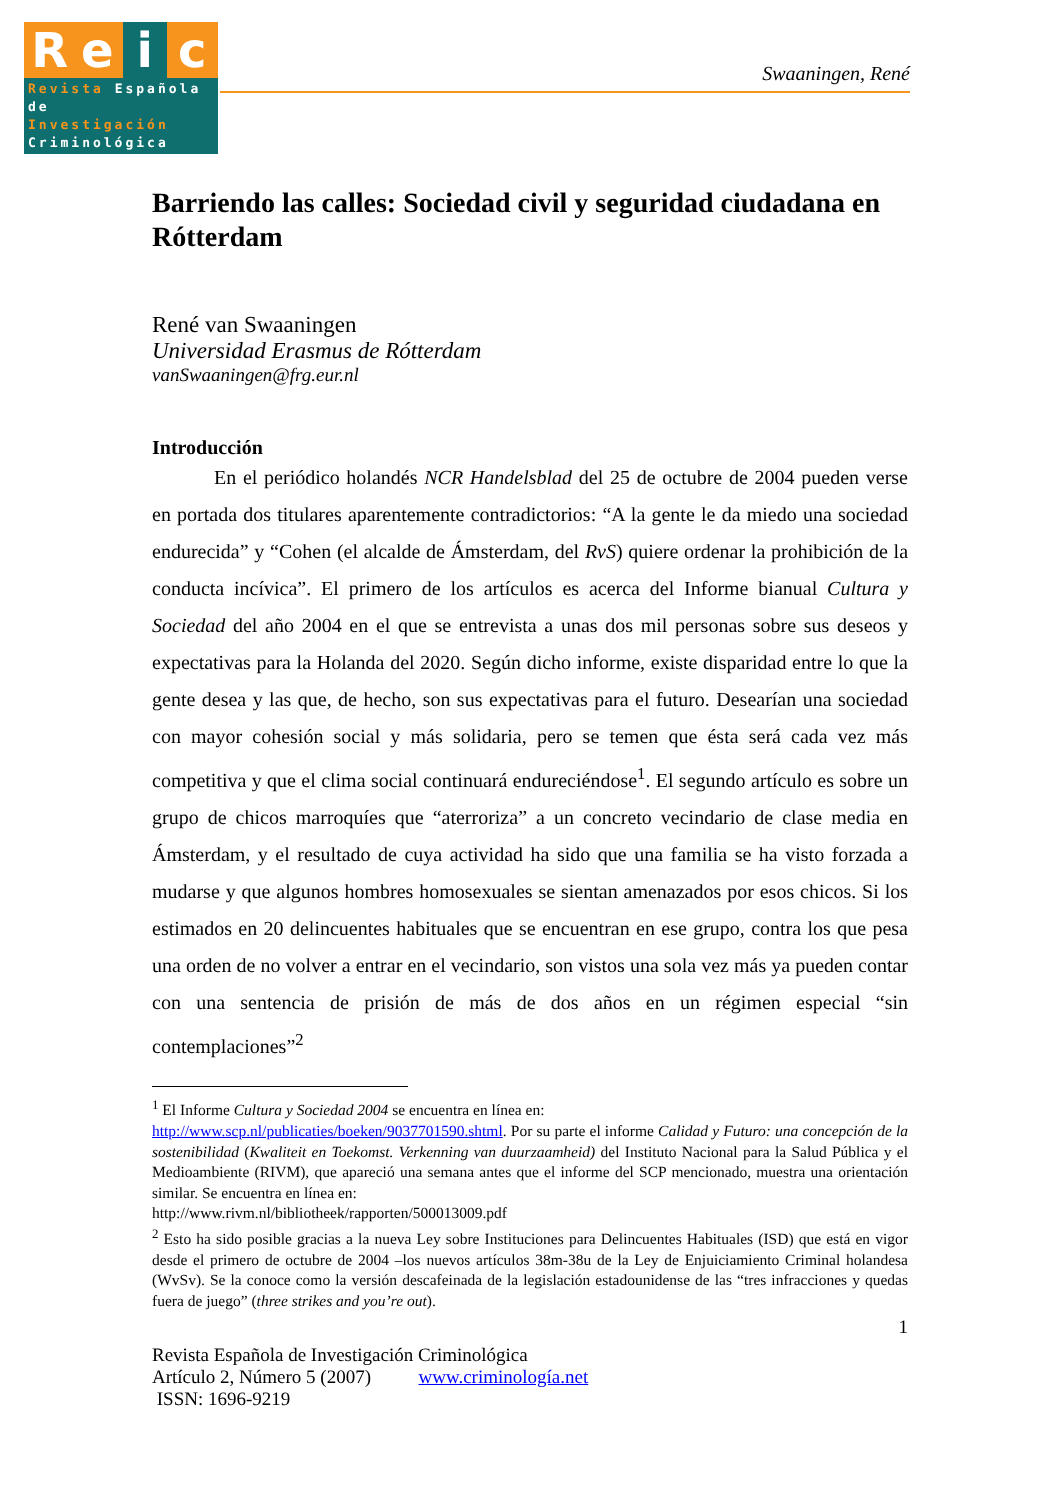Re i c
Revista Española de
Investigación
Criminológica
Swaaningen, René
Barriendo las calles: Sociedad civil y seguridad ciudadana en Rótterdam
René van Swaaningen
Universidad Erasmus de Rótterdam
vanSwaaningen@frg.eur.nl
Introducción
En el periódico holandés NCR Handelsblad del 25 de octubre de 2004 pueden verse en portada dos titulares aparentemente contradictorios: “A la gente le da miedo una sociedad endurecida” y “Cohen (el alcalde de Ámsterdam, del RvS) quiere ordenar la prohibición de la conducta incívica”. El primero de los artículos es acerca del Informe bianual Cultura y Sociedad del año 2004 en el que se entrevista a unas dos mil personas sobre sus deseos y expectativas para la Holanda del 2020. Según dicho informe, existe disparidad entre lo que la gente desea y las que, de hecho, son sus expectativas para el futuro. Desearían una sociedad con mayor cohesión social y más solidaria, pero se temen que ésta será cada vez más competitiva y que el clima social continuará endureciéndose<sup>1</sup>. El segundo artículo es sobre un grupo de chicos marroquíes que “aterroriza” a un concreto vecindario de clase media en Ámsterdam, y el resultado de cuya actividad ha sido que una familia se ha visto forzada a mudarse y que algunos hombres homosexuales se sientan amenazados por esos chicos. Si los estimados en 20 delincuentes habituales que se encuentran en ese grupo, contra los que pesa una orden de no volver a entrar en el vecindario, son vistos una sola vez más ya pueden contar con una sentencia de prisión de más de dos años en un régimen especial “sin contemplaciones”<sup>2</sup>
<sup>1</sup> El Informe Cultura y Sociedad 2004 se encuentra en línea en:
http://www.scp.nl/publicaties/boeken/9037701590.shtml. Por su parte el informe Calidad y Futuro: una concepción de la sostenibilidad (Kwaliteit en Toekomst. Verkenning van duurzaamheid) del Instituto Nacional para la Salud Pública y el Medioambiente (RIVM), que apareció una semana antes que el informe del SCP mencionado, muestra una orientación similar. Se encuentra en línea en:
http://www.rivm.nl/bibliotheek/rapporten/500013009.pdf
<sup>2</sup> Esto ha sido posible gracias a la nueva Ley sobre Instituciones para Delincuentes Habituales (ISD) que está en vigor desde el primero de octubre de 2004 –los nuevos artículos 38m-38u de la Ley de Enjuiciamiento Criminal holandesa (WvSv). Se la conoce como la versión descafeinada de la legislación estadounidense de las “tres infracciones y quedas fuera de juego” (three strikes and you’re out).
1
Revista Española de Investigación Criminológica
Artículo 2, Número 5 (2007) www.criminología.net
ISSN: 1696-9219